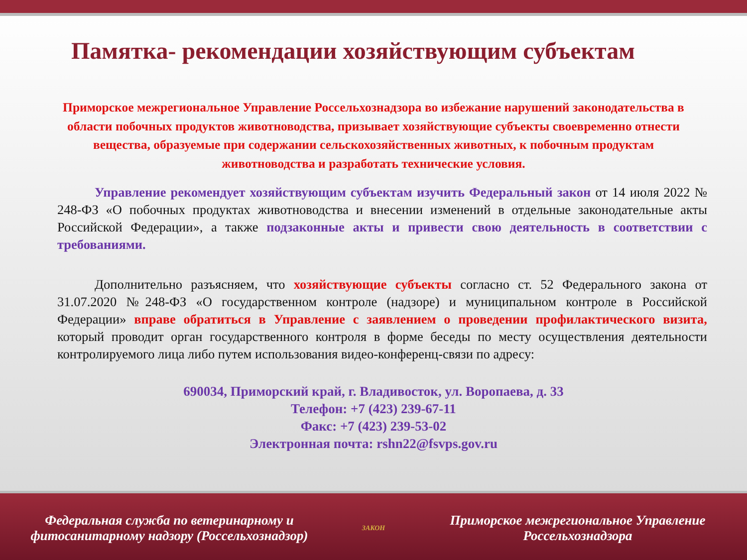Памятка- рекомендации хозяйствующим субъектам
Приморское межрегиональное Управление Россельхознадзора во избежание нарушений законодательства в области побочных продуктов животноводства, призывает хозяйствующие субъекты своевременно отнести вещества, образуемые при содержании сельскохозяйственных животных, к побочным продуктам животноводства и разработать технические условия.
Управление рекомендует хозяйствующим субъектам изучить Федеральный закон от 14 июля 2022 № 248-ФЗ «О побочных продуктах животноводства и внесении изменений в отдельные законодательные акты Российской Федерации», а также подзаконные акты и привести свою деятельность в соответствии с требованиями.
Дополнительно разъясняем, что хозяйствующие субъекты согласно ст. 52 Федерального закона от 31.07.2020 №248-ФЗ «О государственном контроле (надзоре) и муниципальном контроле в Российской Федерации» вправе обратиться в Управление с заявлением о проведении профилактического визита, который проводит орган государственного контроля в форме беседы по месту осуществления деятельности контролируемого лица либо путем использования видео-конференц-связи по адресу:
690034, Приморский край, г. Владивосток, ул. Воропаева, д. 33
Телефон: +7 (423) 239-67-11
Факс: +7 (423) 239-53-02
Электронная почта: rshn22@fsvps.gov.ru
Федеральная служба по ветеринарному и фитосанитарному надзору (Россельхознадзор)
ЗАКОН
Приморское межрегиональное Управление Россельхознадзора